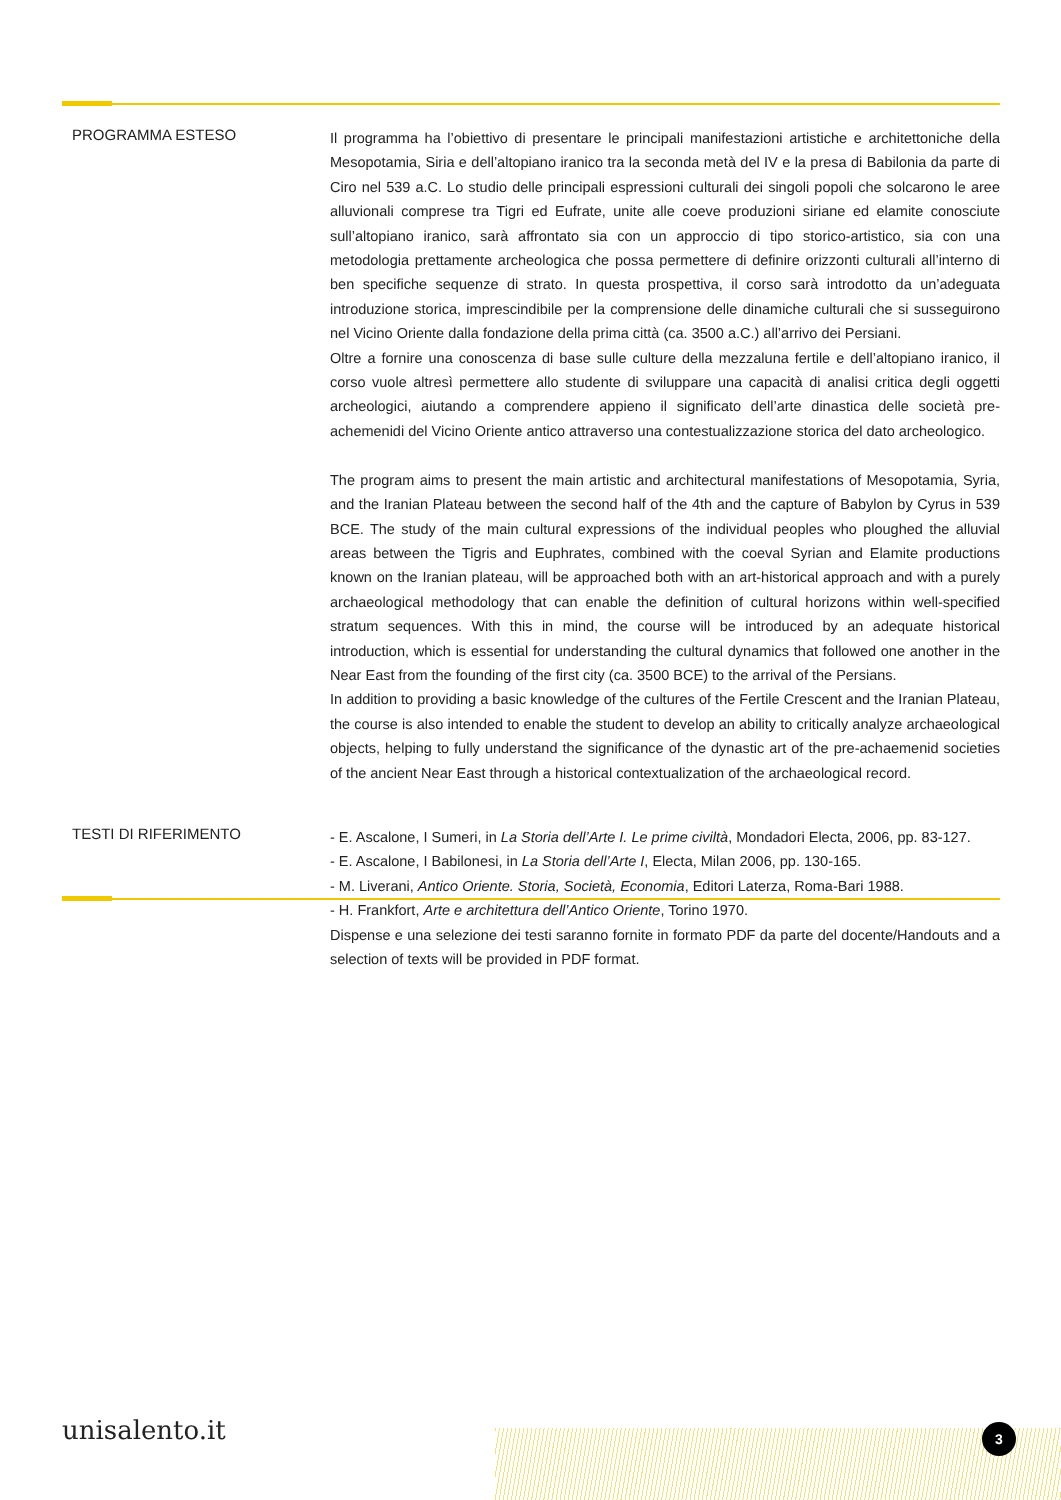PROGRAMMA ESTESO
Il programma ha l’obiettivo di presentare le principali manifestazioni artistiche e architettoniche della Mesopotamia, Siria e dell’altopiano iranico tra la seconda metà del IV e la presa di Babilonia da parte di Ciro nel 539 a.C. Lo studio delle principali espressioni culturali dei singoli popoli che solcarono le aree alluvionali comprese tra Tigri ed Eufrate, unite alle coeve produzioni siriane ed elamite conosciute sull’altopiano iranico, sarà affrontato sia con un approccio di tipo storico-artistico, sia con una metodologia prettamente archeologica che possa permettere di definire orizzonti culturali all’interno di ben specifiche sequenze di strato. In questa prospettiva, il corso sarà introdotto da un’adeguata introduzione storica, imprescindibile per la comprensione delle dinamiche culturali che si susseguirono nel Vicino Oriente dalla fondazione della prima città (ca. 3500 a.C.) all’arrivo dei Persiani.
Oltre a fornire una conoscenza di base sulle culture della mezzaluna fertile e dell’altopiano iranico, il corso vuole altresì permettere allo studente di sviluppare una capacità di analisi critica degli oggetti archeologici, aiutando a comprendere appieno il significato dell’arte dinastica delle società pre-achemenidi del Vicino Oriente antico attraverso una contestualizzazione storica del dato archeologico.
The program aims to present the main artistic and architectural manifestations of Mesopotamia, Syria, and the Iranian Plateau between the second half of the 4th and the capture of Babylon by Cyrus in 539 BCE. The study of the main cultural expressions of the individual peoples who ploughed the alluvial areas between the Tigris and Euphrates, combined with the coeval Syrian and Elamite productions known on the Iranian plateau, will be approached both with an art-historical approach and with a purely archaeological methodology that can enable the definition of cultural horizons within well-specified stratum sequences. With this in mind, the course will be introduced by an adequate historical introduction, which is essential for understanding the cultural dynamics that followed one another in the Near East from the founding of the first city (ca. 3500 BCE) to the arrival of the Persians.
In addition to providing a basic knowledge of the cultures of the Fertile Crescent and the Iranian Plateau, the course is also intended to enable the student to develop an ability to critically analyze archaeological objects, helping to fully understand the significance of the dynastic art of the pre-achaemenid societies of the ancient Near East through a historical contextualization of the archaeological record.
TESTI DI RIFERIMENTO
- E. Ascalone, I Sumeri, in La Storia dell’Arte I. Le prime civiltà, Mondadori Electa, 2006, pp. 83-127.
- E. Ascalone, I Babilonesi, in La Storia dell’Arte I, Electa, Milan 2006, pp. 130-165.
- M. Liverani, Antico Oriente. Storia, Società, Economia, Editori Laterza, Roma-Bari 1988.
- H. Frankfort, Arte e architettura dell’Antico Oriente, Torino 1970.
Dispense e una selezione dei testi saranno fornite in formato PDF da parte del docente/Handouts and a selection of texts will be provided in PDF format.
unisalento.it 3